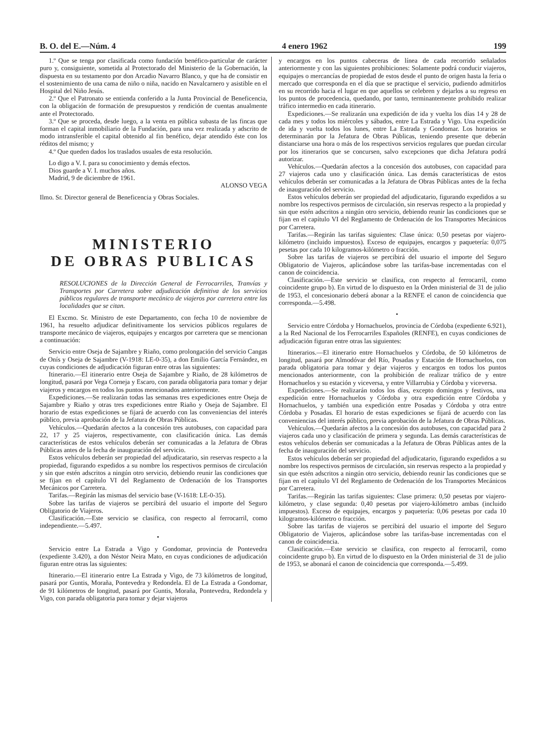B. O. del E.—Núm. 4 4 enero 1962 199
1.º Que se tenga por clasificada como fundación benéfico-particular de carácter puro y, consiguiente, sometida al Protectorado del Ministerio de la Gobernación, la dispuesta en su testamento por don Arcadio Navarro Blanco, y que ha de consistir en el sostenimiento de una cama de niño o niña, nacido en Navalcarnero y asistible en el Hospital del Niño Jesús.
2.º Que el Patronato se entienda conferido a la Junta Provincial de Beneficencia, con la obligación de formación de presupuestos y rendición de cuentas anualmente ante el Protectorado.
3.º Que se proceda, desde luego, a la venta en pública subasta de las fincas que forman el capital inmobiliario de la Fundación, para una vez realizada y adscrito de modo intransferible el capital obtenido al fin benéfico, dejar atendido éste con los réditos del mismo; y
4.º Que queden dados los traslados usuales de esta resolución.
Lo digo a V. I. para su conocimiento y demás efectos.
Dios guarde a V. I. muchos años.
Madrid, 9 de diciembre de 1961.
ALONSO VEGA
Ilmo. Sr. Director general de Beneficencia y Obras Sociales.
MINISTERIO
DE OBRAS PUBLICAS
RESOLUCIONES de la Dirección General de Ferrocarriles, Tranvías y Transportes por Carretera sobre adjudicación definitiva de los servicios públicos regulares de transporte mecánico de viajeros por carretera entre las localidades que se citan.
El Excmo. Sr. Ministro de este Departamento, con fecha 10 de noviembre de 1961, ha resuelto adjudicar definitivamente los servicios públicos regulares de transporte mecánico de viajeros, equipajes y encargos por carretera que se mencionan a continuación:
Servicio entre Oseja de Sajambre y Riaño, como prolongación del servicio Cangas de Onís y Oseja de Sajambre (V-1918: LE-0-35), a don Emilio García Fernández, en cuyas condiciones de adjudicación figuran entre otras las siguientes:
Itinerario.—El itinerario entre Oseja de Sajambre y Riaño, de 28 kilómetros de longitud, pasará por Vega Corneja y Escaro, con parada obligatoria para tomar y dejar viajeros y encargos en todos los puntos mencionados anteriormente.
Expediciones.—Se realizarán todas las semanas tres expediciones entre Oseja de Sajambre y Riaño y otras tres expediciones entre Riaño y Oseja de Sajambre. El horario de estas expediciones se fijará de acuerdo con las conveniencias del interés público, previa aprobación de la Jefatura de Obras Públicas.
Vehículos.—Quedarán afectos a la concesión tres autobuses, con capacidad para 22, 17 y 25 viajeros, respectivamente, con clasificación única. Las demás características de estos vehículos deberán ser comunicadas a la Jefatura de Obras Públicas antes de la fecha de inauguración del servicio.
Estos vehículos deberán ser propiedad del adjudicatario, sin reservas respecto a la propiedad, figurando expedidos a su nombre los respectivos permisos de circulación y sin que estén adscritos a ningún otro servicio, debiendo reunir las condiciones que se fijan en el capítulo VI del Reglamento de Ordenación de los Transportes Mecánicos por Carretera.
Tarifas.—Regirán las mismas del servicio base (V-1618: LE-0-35).
Sobre las tarifas de viajeros se percibirá del usuario el importe del Seguro Obligatorio de Viajeros.
Clasificación.—Este servicio se clasifica, con respecto al ferrocarril, como independiente.—5.497.
•
Servicio entre La Estrada a Vigo y Gondomar, provincia de Pontevedra (expediente 3.420), a don Néstor Neira Mato, en cuyas condiciones de adjudicación figuran entre otras las siguientes:
Itinerario.—El itinerario entre La Estrada y Vigo, de 73 kilómetros de longitud, pasará por Guntis, Moraña, Pontevedra y Redondela. El de La Estrada a Gondomar, de 91 kilómetros de longitud, pasará por Guntis, Moraña, Pontevedra, Redondela y Vigo, con parada obligatoria para tomar y dejar viajeros
y encargos en los puntos cabeceras de línea de cada recorrido señalados anteriormente y con las siguientes prohibiciones: Solamente podrá conducir viajeros, equipajes o mercancías de propiedad de estos desde el punto de origen hasta la feria o mercado que corresponda en el día que se practique el servicio, pudiendo admitirlos en su recorrido hacia el lugar en que aquellos se celebren y dejarlos a su regreso en los puntos de procedencia, quedando, por tanto, terminantemente prohibido realizar tráfico intermedio en cada itinerario.
Expediciones.—Se realizarán una expedición de ida y vuelta los días 14 y 28 de cada mes y todos los miércoles y sábados, entre La Estrada y Vigo. Una expedición de ida y vuelta todos los lunes, entre La Estrada y Gondomar. Los horarios se determinarán por la Jefatura de Obras Públicas, teniendo presente que deberán distanciarse una hora o más de los respectivos servicios regulares que puedan circular por los itinerarios que se concursen, salvo excepciones que dicha Jefatura podrá autorizar.
Vehículos.—Quedarán afectos a la concesión dos autobuses, con capacidad para 27 viajeros cada uno y clasificación única. Las demás características de estos vehículos deberán ser comunicadas a la Jefatura de Obras Públicas antes de la fecha de inauguración del servicio.
Estos vehículos deberán ser propiedad del adjudicatario, figurando expedidos a su nombre los respectivos permisos de circulación, sin reservas respecto a la propiedad y sin que estén adscritos a ningún otro servicio, debiendo reunir las condiciones que se fijan en el capítulo VI del Reglamento de Ordenación de los Transportes Mecánicos por Carretera.
Tarifas.—Regirán las tarifas siguientes: Clase única: 0,50 pesetas por viajero-kilómetro (incluido impuestos). Exceso de equipajes, encargos y paquetería: 0,075 pesetas por cada 10 kilogramos-kilómetro o fracción.
Sobre las tarifas de viajeros se percibirá del usuario el importe del Seguro Obligatorio de Viajeros, aplicándose sobre las tarifas-base incrementadas con el canon de coincidencia.
Clasificación.—Este servicio se clasifica, con respecto al ferrocarril, como coincidente grupo b). En virtud de lo dispuesto en la Orden ministerial de 31 de julio de 1953, el concesionario deberá abonar a la RENFE el canon de coincidencia que corresponda.—5.498.
•
Servicio entre Córdoba y Hornachuelos, provincia de Córdoba (expediente 6.921), a la Red Nacional de los Ferrocarriles Españoles (RENFE), en cuyas condiciones de adjudicación figuran entre otras las siguientes:
Itinerarios.—El itinerario entre Hornachuelos y Córdoba, de 50 kilómetros de longitud, pasará por Almodóvar del Río, Posadas y Estación de Hornachuelos, con parada obligatoria para tomar y dejar viajeros y encargos en todos los puntos mencionados anteriormente, con la prohibición de realizar tráfico de y entre Hornachuelos y su estación y viceversa, y entre Villarrubia y Córdoba y viceversa.
Expediciones.—Se realizarán todos los días, excepto domingos y festivos, una expedición entre Hornachuelos y Córdoba y otra expedición entre Córdoba y Hornachuelos, y también una expedición entre Posadas y Córdoba y otra entre Córdoba y Posadas. El horario de estas expediciones se fijará de acuerdo con las conveniencias del interés público, previa aprobación de la Jefatura de Obras Públicas.
Vehículos.—Quedarán afectos a la concesión dos autobuses, con capacidad para 2 viajeros cada uno y clasificación de primera y segunda. Las demás características de estos vehículos deberán ser comunicadas a la Jefatura de Obras Públicas antes de la fecha de inauguración del servicio.
Estos vehículos deberán ser propiedad del adjudicatario, figurando expedidos a su nombre los respectivos permisos de circulación, sin reservas respecto a la propiedad y sin que estén adscritos a ningún otro servicio, debiendo reunir las condiciones que se fijan en el capítulo VI del Reglamento de Ordenación de los Transportes Mecánicos por Carretera.
Tarifas.—Regirán las tarifas siguientes: Clase primera: 0,50 pesetas por viajero-kilómetro, y clase segunda: 0,40 pesetas por viajero-kilómetro ambas (incluido impuestos). Exceso de equipajes, encargos y paquetería: 0,06 pesetas por cada 10 kilogramos-kilómetro o fracción.
Sobre las tarifas de viajeros se percibirá del usuario el importe del Seguro Obligatorio de Viajeros, aplicándose sobre las tarifas-base incrementadas con el canon de coincidencia.
Clasificación.—Este servicio se clasifica, con respecto al ferrocarril, como coincidente grupo b). En virtud de lo dispuesto en la Orden ministerial de 31 de julio de 1953, se abonará el canon de coincidencia que corresponda.—5.499.